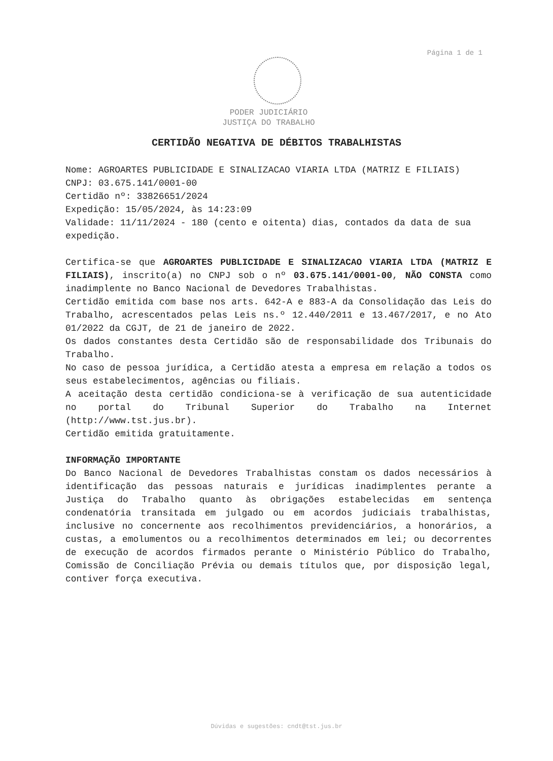Página 1 de 1
PODER JUDICIÁRIO
JUSTIÇA DO TRABALHO
CERTIDÃO NEGATIVA DE DÉBITOS TRABALHISTAS
Nome: AGROARTES PUBLICIDADE E SINALIZACAO VIARIA LTDA (MATRIZ E FILIAIS)
CNPJ: 03.675.141/0001-00
Certidão nº: 33826651/2024
Expedição: 15/05/2024, às 14:23:09
Validade: 11/11/2024 - 180 (cento e oitenta) dias, contados da data de sua expedição.
Certifica-se que AGROARTES PUBLICIDADE E SINALIZACAO VIARIA LTDA (MATRIZ E FILIAIS), inscrito(a) no CNPJ sob o nº 03.675.141/0001-00, NÃO CONSTA como inadimplente no Banco Nacional de Devedores Trabalhistas.
Certidão emitida com base nos arts. 642-A e 883-A da Consolidação das Leis do Trabalho, acrescentados pelas Leis ns.º 12.440/2011 e 13.467/2017, e no Ato 01/2022 da CGJT, de 21 de janeiro de 2022.
Os dados constantes desta Certidão são de responsabilidade dos Tribunais do Trabalho.
No caso de pessoa jurídica, a Certidão atesta a empresa em relação a todos os seus estabelecimentos, agências ou filiais.
A aceitação desta certidão condiciona-se à verificação de sua autenticidade no portal do Tribunal Superior do Trabalho na Internet (http://www.tst.jus.br).
Certidão emitida gratuitamente.
INFORMAÇÃO IMPORTANTE
Do Banco Nacional de Devedores Trabalhistas constam os dados necessários à identificação das pessoas naturais e jurídicas inadimplentes perante a Justiça do Trabalho quanto às obrigações estabelecidas em sentença condenatória transitada em julgado ou em acordos judiciais trabalhistas, inclusive no concernente aos recolhimentos previdenciários, a honorários, a custas, a emolumentos ou a recolhimentos determinados em lei; ou decorrentes de execução de acordos firmados perante o Ministério Público do Trabalho, Comissão de Conciliação Prévia ou demais títulos que, por disposição legal, contiver força executiva.
Dúvidas e sugestões: cndt@tst.jus.br